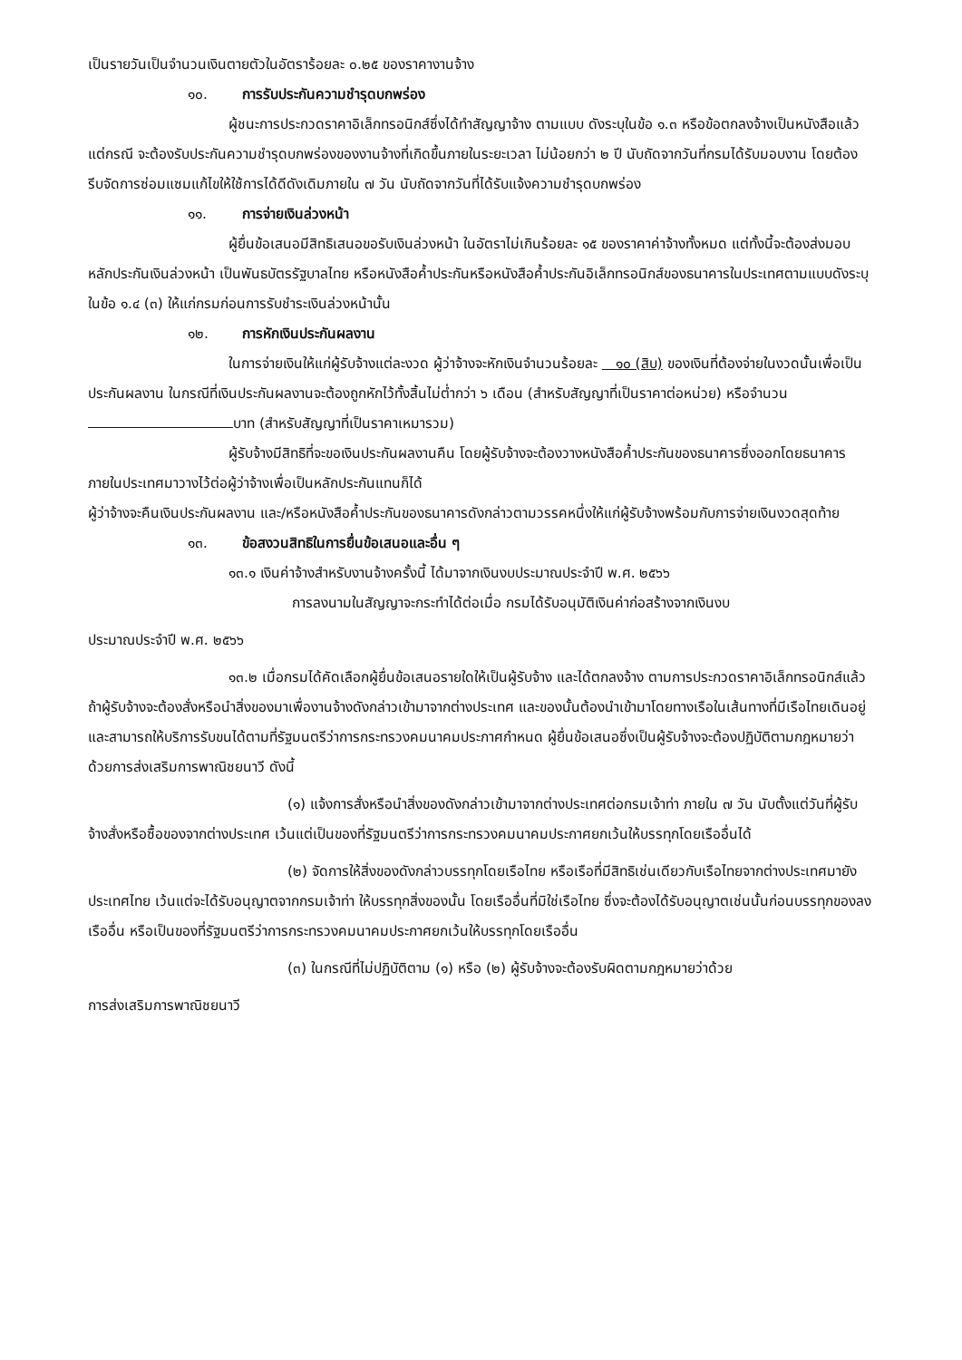เป็นรายวันเป็นจำนวนเงินตายตัวในอัตราร้อยละ ๐.๒๕ ของราคางานจ้าง
๑๐. การรับประกันความชำรุดบกพร่อง
ผู้ชนะการประกวดราคาอิเล็กทรอนิกส์ซึ่งได้ทำสัญญาจ้าง ตามแบบ ดังระบุในข้อ ๑.๓ หรือข้อตกลงจ้างเป็นหนังสือแล้วแต่กรณี จะต้องรับประกันความชำรุดบกพร่องของงานจ้างที่เกิดขึ้นภายในระยะเวลา ไม่น้อยกว่า ๒ ปี นับถัดจากวันที่กรมได้รับมอบงาน โดยต้องรีบจัดการซ่อมแซมแก้ไขให้ใช้การได้ดีดังเดิมภายใน ๗ วัน นับถัดจากวันที่ได้รับแจ้งความชำรุดบกพร่อง
๑๑. การจ่ายเงินล่วงหน้า
ผู้ยื่นข้อเสนอมีสิทธิเสนอขอรับเงินล่วงหน้า ในอัตราไม่เกินร้อยละ ๑๕ ของราคาค่าจ้างทั้งหมด แต่ทั้งนี้จะต้องส่งมอบหลักประกันเงินล่วงหน้า เป็นพันธบัตรรัฐบาลไทย หรือหนังสือค้ำประกันหรือหนังสือค้ำประกันอิเล็กทรอนิกส์ของธนาคารในประเทศตามแบบดังระบุในข้อ ๑.๔ (๓) ให้แก่กรมก่อนการรับชำระเงินล่วงหน้านั้น
๑๒. การหักเงินประกันผลงาน
ในการจ่ายเงินให้แก่ผู้รับจ้างแต่ละงวด ผู้ว่าจ้างจะหักเงินจำนวนร้อยละ ๑๐ (สิบ) ของเงินที่ต้องจ่ายในงวดนั้นเพื่อเป็นประกันผลงาน ในกรณีที่เงินประกันผลงานจะต้องถูกหักไว้ทั้งสิ้นไม่ต่ำกว่า ๖ เดือน (สำหรับสัญญาที่เป็นราคาต่อหน่วย) หรือจำนวน บาท (สำหรับสัญญาที่เป็นราคาเหมารวม)
ผู้รับจ้างมีสิทธิที่จะขอเงินประกันผลงานคืน โดยผู้รับจ้างจะต้องวางหนังสือค้ำประกันของธนาคารซึ่งออกโดยธนาคารภายในประเทศมาวางไว้ต่อผู้ว่าจ้างเพื่อเป็นหลักประกันแทนก็ได้
ผู้ว่าจ้างจะคืนเงินประกันผลงาน และ/หรือหนังสือค้ำประกันของธนาคารดังกล่าวตามวรรคหนึ่งให้แก่ผู้รับจ้างพร้อมกับการจ่ายเงินงวดสุดท้าย
๑๓. ข้อสงวนสิทธิในการยื่นข้อเสนอและอื่น ๆ
๑๓.๑ เงินค่าจ้างสำหรับงานจ้างครั้งนี้ ได้มาจากเงินงบประมาณประจำปี พ.ศ. ๒๕๖๖
การลงนามในสัญญาจะกระทำได้ต่อเมื่อ กรมได้รับอนุมัติเงินค่าก่อสร้างจากเงินงบ
ประมาณประจำปี พ.ศ. ๒๕๖๖
๑๓.๒ เมื่อกรมได้คัดเลือกผู้ยื่นข้อเสนอรายใดให้เป็นผู้รับจ้าง และได้ตกลงจ้าง ตามการประกวดราคาอิเล็กทรอนิกส์แล้ว ถ้าผู้รับจ้างจะต้องสั่งหรือนำสิ่งของมาเพื่องานจ้างดังกล่าวเข้ามาจากต่างประเทศ และของนั้นต้องนำเข้ามาโดยทางเรือในเส้นทางที่มีเรือไทยเดินอยู่ และสามารถให้บริการรับขนได้ตามที่รัฐมนตรีว่าการกระทรวงคมนาคมประกาศกำหนด ผู้ยื่นข้อเสนอซึ่งเป็นผู้รับจ้างจะต้องปฏิบัติตามกฎหมายว่าด้วยการส่งเสริมการพาณิชยนาวี ดังนี้
(๑) แจ้งการสั่งหรือนำสิ่งของดังกล่าวเข้ามาจากต่างประเทศต่อกรมเจ้าท่า ภายใน ๗ วัน นับตั้งแต่วันที่ผู้รับจ้างสั่งหรือซื้อของจากต่างประเทศ เว้นแต่เป็นของที่รัฐมนตรีว่าการกระทรวงคมนาคมประกาศยกเว้นให้บรรทุกโดยเรืออื่นได้
(๒) จัดการให้สิ่งของดังกล่าวบรรทุกโดยเรือไทย หรือเรือที่มีสิทธิเช่นเดียวกับเรือไทยจากต่างประเทศมายังประเทศไทย เว้นแต่จะได้รับอนุญาตจากกรมเจ้าท่า ให้บรรทุกสิ่งของนั้น โดยเรืออื่นที่มิใช่เรือไทย ซึ่งจะต้องได้รับอนุญาตเช่นนั้นก่อนบรรทุกของลงเรืออื่น หรือเป็นของที่รัฐมนตรีว่าการกระทรวงคมนาคมประกาศยกเว้นให้บรรทุกโดยเรืออื่น
(๓) ในกรณีที่ไม่ปฏิบัติตาม (๑) หรือ (๒) ผู้รับจ้างจะต้องรับผิดตามกฎหมายว่าด้วย
การส่งเสริมการพาณิชยนาวี